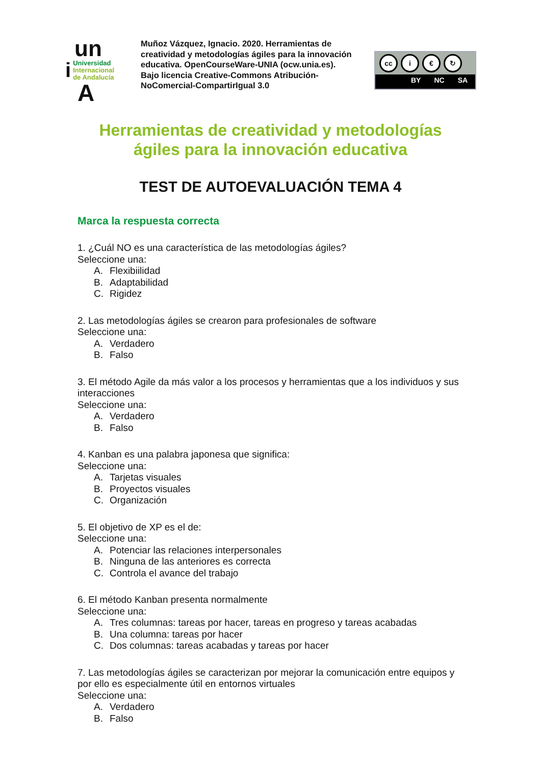un
i
Universidad
Internacional
de Andalucía
A
Muñoz Vázquez, Ignacio. 2020. Herramientas de creatividad y metodologías ágiles para la innovación educativa. OpenCourseWare-UNIA (ocw.unia.es). Bajo licencia Creative-Commons Atribución-NoComercial-CompartirIgual 3.0
cc i € ↻
BY NC SA
Herramientas de creatividad y metodologías
ágiles para la innovación educativa
TEST DE AUTOEVALUACIÓN TEMA 4
Marca la respuesta correcta
1. ¿Cuál NO es una característica de las metodologías ágiles?
Seleccione una:
A. Flexibiilidad
B. Adaptabilidad
C. Rigidez
2. Las metodologías ágiles se crearon para profesionales de software
Seleccione una:
A. Verdadero
B. Falso
3. El método Agile da más valor a los procesos y herramientas que a los individuos y sus interacciones
Seleccione una:
A. Verdadero
B. Falso
4. Kanban es una palabra japonesa que significa:
Seleccione una:
A. Tarjetas visuales
B. Proyectos visuales
C. Organización
5. El objetivo de XP es el de:
Seleccione una:
A. Potenciar las relaciones interpersonales
B. Ninguna de las anteriores es correcta
C. Controla el avance del trabajo
6. El método Kanban presenta normalmente
Seleccione una:
A. Tres columnas: tareas por hacer, tareas en progreso y tareas acabadas
B. Una columna: tareas por hacer
C. Dos columnas: tareas acabadas y tareas por hacer
7. Las metodologías ágiles se caracterizan por mejorar la comunicación entre equipos y por ello es especialmente útil en entornos virtuales
Seleccione una:
A. Verdadero
B. Falso